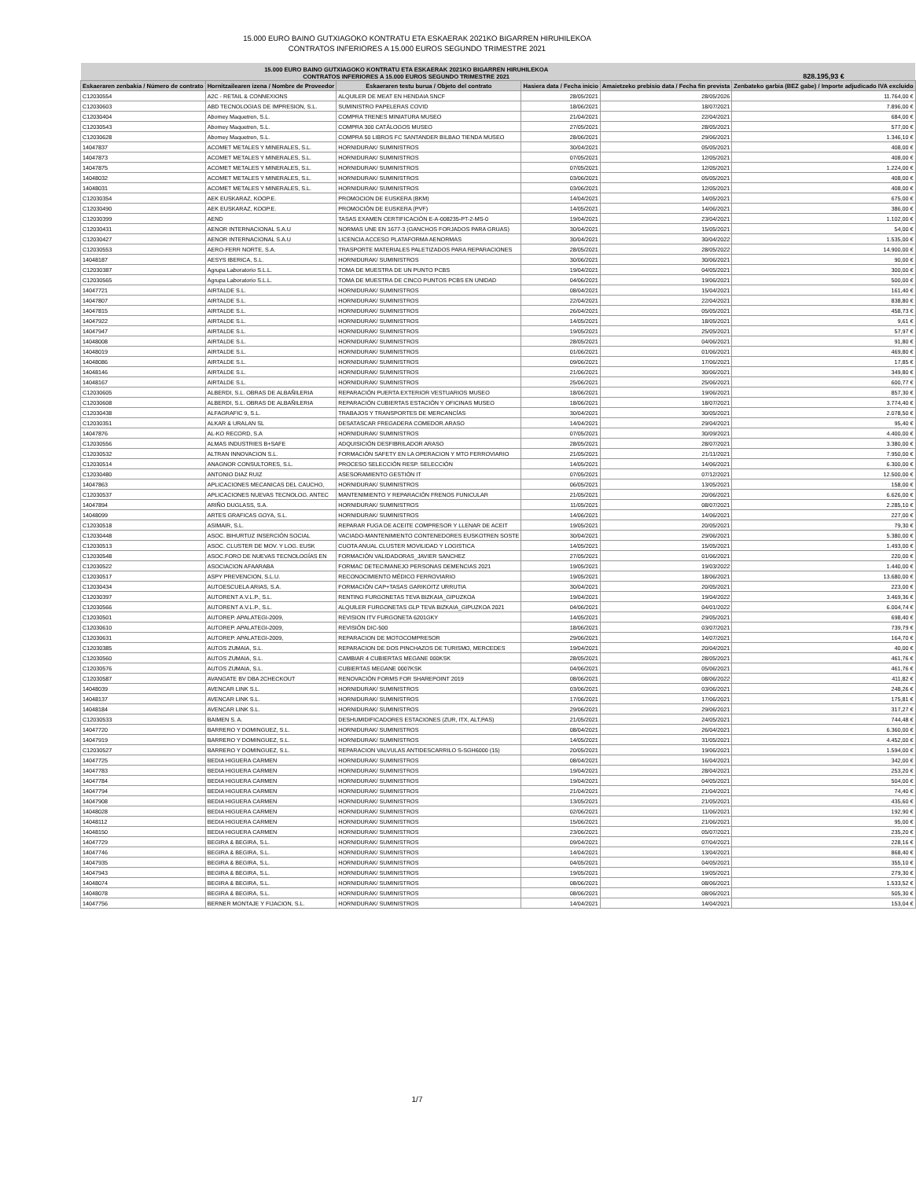15.000 EURO BAINO GUTXIAGOKO KONTRATU ETA ESKAERAK 2021KO BIGARREN HIRUHILEKOA
CONTRATOS INFERIORES A 15.000 EUROS SEGUNDO TRIMESTRE 2021
| 15.000 EURO BAINO GUTXIAGOKO KONTRATU ETA ESKAERAK 2021KO BIGARREN HIRUHILEKOA CONTRATOS INFERIORES A 15.000 EUROS SEGUNDO TRIMESTRE 2021 | | | | | 828.195,93 € |
| Eskaeraren zenbakia / Número de contrato | Hornitzailearen izena / Nombre de Proveedor | Eskaeraren testu burua / Objeto del contrato | Hasiera data / Fecha inicio | Amaietzeko prebisio data / Fecha fin prevista | Zenbateko garbia (BEZ gabe) / Importe adjudicado IVA excluido |
| C12030554 | A2C - RETAIL & CONNEXIONS | ALQUILER DE MEAT EN HENDAIA SNCF | 28/05/2021 | 28/05/2026 | 11.764,00 € |
| C12030603 | ABD TECNOLOGIAS DE IMPRESION, S.L. | SUMINISTRO PAPELERAS COVID | 18/06/2021 | 18/07/2021 | 7.896,00 € |
| C12030404 | Abomey Maquetren, S.L. | COMPRA TRENES MINIATURA MUSEO | 21/04/2021 | 22/04/2021 | 684,00 € |
| C12030543 | Abomey Maquetren, S.L. | COMPRA 300 CATÁLOGOS MUSEO | 27/05/2021 | 28/05/2021 | 577,00 € |
| C12030628 | Abomey Maquetren, S.L. | COMPRA 50 LIBROS FC SANTANDER BILBAO TIENDA MUSEO | 28/06/2021 | 29/06/2021 | 1.346,10 € |
| 14047837 | ACOMET METALES Y MINERALES, S.L. | HORNIDURAK/ SUMINISTROS | 30/04/2021 | 05/05/2021 | 408,00 € |
| 14047873 | ACOMET METALES Y MINERALES, S.L. | HORNIDURAK/ SUMINISTROS | 07/05/2021 | 12/05/2021 | 408,00 € |
| 14047875 | ACOMET METALES Y MINERALES, S.L. | HORNIDURAK/ SUMINISTROS | 07/05/2021 | 12/05/2021 | 1.224,00 € |
| 14048032 | ACOMET METALES Y MINERALES, S.L. | HORNIDURAK/ SUMINISTROS | 03/06/2021 | 05/05/2021 | 408,00 € |
| 14048031 | ACOMET METALES Y MINERALES, S.L. | HORNIDURAK/ SUMINISTROS | 03/06/2021 | 12/05/2021 | 408,00 € |
| C12030354 | AEK EUSKARAZ, KOOP.E. | PROMOCION DE EUSKERA (BKM) | 14/04/2021 | 14/05/2021 | 675,00 € |
| C12030490 | AEK EUSKARAZ, KOOP.E. | PROMOCIÓN DE EUSKERA (PVF) | 14/05/2021 | 14/06/2021 | 386,00 € |
| C12030399 | AEND | TASAS EXAMEN CERTIFICACIÓN E-A-008235-PT-2-MS-0 | 19/04/2021 | 23/04/2021 | 1.102,00 € |
| C12030431 | AENOR INTERNACIONAL S.A.U | NORMAS UNE EN 1677-3 (GANCHOS FORJADOS PARA GRUAS) | 30/04/2021 | 15/05/2021 | 54,00 € |
| C12030427 | AENOR INTERNACIONAL S.A.U | LICENCIA ACCESO PLATAFORMA AENORMAS | 30/04/2021 | 30/04/2022 | 1.535,00 € |
| C12030553 | AERO-FERR NORTE, S.A. | TRASPORTE MATERIALES PALETIZADOS PARA REPARACIONES | 28/05/2021 | 28/05/2022 | 14.900,00 € |
| 14048187 | AESYS IBERICA, S.L. | HORNIDURAK/ SUMINISTROS | 30/06/2021 | 30/06/2021 | 90,00 € |
| C12030387 | Agrupa Laboratorio S.L.L. | TOMA DE MUESTRA DE UN PUNTO PCBS | 19/04/2021 | 04/05/2021 | 300,00 € |
| C12030565 | Agrupa Laboratorio S.L.L. | TOMA DE MUESTRA DE CINCO PUNTOS PCBS EN UNIDAD | 04/06/2021 | 19/06/2021 | 500,00 € |
| 14047721 | AIRTALDE S.L. | HORNIDURAK/ SUMINISTROS | 08/04/2021 | 15/04/2021 | 161,40 € |
| 14047807 | AIRTALDE S.L. | HORNIDURAK/ SUMINISTROS | 22/04/2021 | 22/04/2021 | 838,80 € |
| 14047815 | AIRTALDE S.L. | HORNIDURAK/ SUMINISTROS | 26/04/2021 | 05/05/2021 | 458,73 € |
| 14047922 | AIRTALDE S.L. | HORNIDURAK/ SUMINISTROS | 14/05/2021 | 18/05/2021 | 9,61 € |
| 14047947 | AIRTALDE S.L. | HORNIDURAK/ SUMINISTROS | 19/05/2021 | 25/05/2021 | 57,97 € |
| 14048008 | AIRTALDE S.L. | HORNIDURAK/ SUMINISTROS | 28/05/2021 | 04/06/2021 | 91,80 € |
| 14048019 | AIRTALDE S.L. | HORNIDURAK/ SUMINISTROS | 01/06/2021 | 01/06/2021 | 469,80 € |
| 14048086 | AIRTALDE S.L. | HORNIDURAK/ SUMINISTROS | 09/06/2021 | 17/06/2021 | 17,85 € |
| 14048146 | AIRTALDE S.L. | HORNIDURAK/ SUMINISTROS | 21/06/2021 | 30/06/2021 | 349,80 € |
| 14048167 | AIRTALDE S.L. | HORNIDURAK/ SUMINISTROS | 25/06/2021 | 25/06/2021 | 600,77 € |
| C12030605 | ALBERDI, S.L. OBRAS DE ALBAÑILERIA | REPARACIÓN PUERTA EXTERIOR VESTUARIOS MUSEO | 18/06/2021 | 19/06/2021 | 857,30 € |
| C12030608 | ALBERDI, S.L. OBRAS DE ALBAÑILERIA | REPARACIÓN CUBIERTAS ESTACIÓN Y OFICINAS MUSEO | 18/06/2021 | 18/07/2021 | 3.774,40 € |
| C12030438 | ALFAGRAFIC 9, S.L. | TRABAJOS Y TRANSPORTES DE MERCANCÍAS | 30/04/2021 | 30/05/2021 | 2.078,50 € |
| C12030351 | ALKAR & URALAN SL | DESATASCAR FREGADERA COMEDOR.ARASO | 14/04/2021 | 29/04/2021 | 95,40 € |
| 14047876 | AL-KO RECORD, S.A | HORNIDURAK/ SUMINISTROS | 07/05/2021 | 30/09/2021 | 4.400,00 € |
| C12030556 | ALMAS INDUSTRIES B+SAFE | ADQUISICIÓN DESFIBRILADOR ARASO | 28/05/2021 | 28/07/2021 | 3.380,00 € |
| C12030532 | ALTRAN INNOVACION S.L. | FORMACIÓN SAFETY EN LA OPERACION Y MTO FERROVIARIO | 21/05/2021 | 21/11/2021 | 7.950,00 € |
| C12030514 | ANAGNOR CONSULTORES, S.L. | PROCESO SELECCIÓN RESP. SELECCIÓN | 14/05/2021 | 14/06/2021 | 6.300,00 € |
| C12030480 | ANTONIO DIAZ RUIZ | ASESORAMIENTO GESTIÓN IT | 07/05/2021 | 07/12/2021 | 12.500,00 € |
| 14047863 | APLICACIONES MECANICAS DEL CAUCHO, | HORNIDURAK/ SUMINISTROS | 06/05/2021 | 13/05/2021 | 158,00 € |
| C12030537 | APLICACIONES NUEVAS TECNOLOG. ANTEC | MANTENIMIENTO Y REPARACIÓN FRENOS FUNICULAR | 21/05/2021 | 20/06/2021 | 6.626,00 € |
| 14047894 | ARIÑO DUGLASS, S.A. | HORNIDURAK/ SUMINISTROS | 11/05/2021 | 08/07/2021 | 2.285,10 € |
| 14048099 | ARTES GRAFICAS GOYA, S.L. | HORNIDURAK/ SUMINISTROS | 14/06/2021 | 14/06/2021 | 227,00 € |
| C12030518 | ASIMAIR, S.L. | REPARAR FUGA DE ACEITE COMPRESOR Y LLENAR DE ACEIT | 19/05/2021 | 20/05/2021 | 79,30 € |
| C12030448 | ASOC. BIHURTUZ INSERCIÓN SOCIAL | VACIADO-MANTENIMIENTO CONTENEDORES EUSKOTREN SOSTE | 30/04/2021 | 29/06/2021 | 5.380,00 € |
| C12030513 | ASOC. CLUSTER DE MOV. Y LOG. EUSK | CUOTA ANUAL CLUSTER MOVILIDAD Y LOGISTICA | 14/05/2021 | 15/05/2021 | 1.493,00 € |
| C12030548 | ASOC.FORO DE NUEVAS TECNOLOGÍAS EN | FORMACIÓN VALIDADORAS_JAVIER SANCHEZ | 27/05/2021 | 01/06/2021 | 220,00 € |
| C12030522 | ASOCIACION AFAARABA | FORMAC DETEC/MANEJO PERSONAS DEMENCIAS 2021 | 19/05/2021 | 19/03/2022 | 1.440,00 € |
| C12030517 | ASPY PREVENCION, S.L.U. | RECONOCIMIENTO MÉDICO FERROVIARIO | 19/05/2021 | 18/06/2021 | 13.680,00 € |
| C12030434 | AUTOESCUELA ARIAS, S.A. | FORMACIÓN CAP+TASAS GARIKOITZ URRUTIA | 30/04/2021 | 20/05/2021 | 223,00 € |
| C12030397 | AUTORENT A.V.L.P., S.L. | RENTING FURGONETAS TEVA BIZKAIA_GIPUZKOA | 19/04/2021 | 19/04/2022 | 3.469,36 € |
| C12030566 | AUTORENT A.V.L.P., S.L. | ALQUILER FURGONETAS GLP TEVA BIZKAIA_GIPUZKOA 2021 | 04/06/2021 | 04/01/2022 | 6.004,74 € |
| C12030501 | AUTOREP. APALATEGI-2009, | REVISION ITV FURGONETA 6201GKY | 14/05/2021 | 29/05/2021 | 698,40 € |
| C12030610 | AUTOREP. APALATEGI-2009, | REVISIÓN DIC-500 | 18/06/2021 | 03/07/2021 | 739,79 € |
| C12030631 | AUTOREP. APALATEGI-2009, | REPARACION DE MOTOCOMPRESOR | 29/06/2021 | 14/07/2021 | 164,70 € |
| C12030385 | AUTOS ZUMAIA, S.L. | REPARACION DE DOS PINCHAZOS DE TURISMO, MERCEDES | 19/04/2021 | 20/04/2021 | 40,00 € |
| C12030560 | AUTOS ZUMAIA, S.L. | CAMBIAR 4 CUBIERTAS MEGANE 000KSK | 28/05/2021 | 28/05/2021 | 461,76 € |
| C12030576 | AUTOS ZUMAIA, S.L. | CUBIERTAS MEGANE 0007KSK | 04/06/2021 | 05/06/2021 | 461,76 € |
| C12030587 | AVANGATE BV DBA 2CHECKOUT | RENOVACIÓN FORMS FOR SHAREPOINT 2019 | 08/06/2021 | 08/06/2022 | 411,82 € |
| 14048039 | AVENCAR LINK S.L. | HORNIDURAK/ SUMINISTROS | 03/06/2021 | 03/06/2021 | 248,26 € |
| 14048137 | AVENCAR LINK S.L. | HORNIDURAK/ SUMINISTROS | 17/06/2021 | 17/06/2021 | 175,81 € |
| 14048184 | AVENCAR LINK S.L. | HORNIDURAK/ SUMINISTROS | 29/06/2021 | 29/06/2021 | 317,27 € |
| C12030533 | BAIMEN S. A. | DESHUMIDIFICADORES ESTACIONES (ZUR, ITX, ALT,PAS) | 21/05/2021 | 24/05/2021 | 744,48 € |
| 14047720 | BARRERO Y DOMINGUEZ, S.L. | HORNIDURAK/ SUMINISTROS | 08/04/2021 | 26/04/2021 | 6.360,00 € |
| 14047919 | BARRERO Y DOMINGUEZ, S.L. | HORNIDURAK/ SUMINISTROS | 14/05/2021 | 31/05/2021 | 4.452,00 € |
| C12030527 | BARRERO Y DOMINGUEZ, S.L. | REPARACION VALVULAS ANTIDESCARRILO S-SGH6000 (15) | 20/05/2021 | 19/06/2021 | 1.594,00 € |
| 14047725 | BEDIA HIGUERA CARMEN | HORNIDURAK/ SUMINISTROS | 08/04/2021 | 16/04/2021 | 342,00 € |
| 14047783 | BEDIA HIGUERA CARMEN | HORNIDURAK/ SUMINISTROS | 19/04/2021 | 28/04/2021 | 253,20 € |
| 14047784 | BEDIA HIGUERA CARMEN | HORNIDURAK/ SUMINISTROS | 19/04/2021 | 04/05/2021 | 504,00 € |
| 14047794 | BEDIA HIGUERA CARMEN | HORNIDURAK/ SUMINISTROS | 21/04/2021 | 21/04/2021 | 74,40 € |
| 14047908 | BEDIA HIGUERA CARMEN | HORNIDURAK/ SUMINISTROS | 13/05/2021 | 21/05/2021 | 435,60 € |
| 14048028 | BEDIA HIGUERA CARMEN | HORNIDURAK/ SUMINISTROS | 02/06/2021 | 11/06/2021 | 192,90 € |
| 14048112 | BEDIA HIGUERA CARMEN | HORNIDURAK/ SUMINISTROS | 15/06/2021 | 21/06/2021 | 95,00 € |
| 14048150 | BEDIA HIGUERA CARMEN | HORNIDURAK/ SUMINISTROS | 23/06/2021 | 05/07/2021 | 235,20 € |
| 14047729 | BEGIRA & BEGIRA, S.L. | HORNIDURAK/ SUMINISTROS | 09/04/2021 | 07/04/2021 | 228,16 € |
| 14047746 | BEGIRA & BEGIRA, S.L. | HORNIDURAK/ SUMINISTROS | 14/04/2021 | 13/04/2021 | 868,40 € |
| 14047935 | BEGIRA & BEGIRA, S.L. | HORNIDURAK/ SUMINISTROS | 04/05/2021 | 04/05/2021 | 355,10 € |
| 14047943 | BEGIRA & BEGIRA, S.L. | HORNIDURAK/ SUMINISTROS | 19/05/2021 | 19/05/2021 | 279,30 € |
| 14048074 | BEGIRA & BEGIRA, S.L. | HORNIDURAK/ SUMINISTROS | 08/06/2021 | 08/06/2021 | 1.533,52 € |
| 14048078 | BEGIRA & BEGIRA, S.L. | HORNIDURAK/ SUMINISTROS | 08/06/2021 | 08/06/2021 | 505,30 € |
| 14047756 | BERNER MONTAJE Y FIJACION, S.L. | HORNIDURAK/ SUMINISTROS | 14/04/2021 | 14/04/2021 | 153,04 € |
1/7